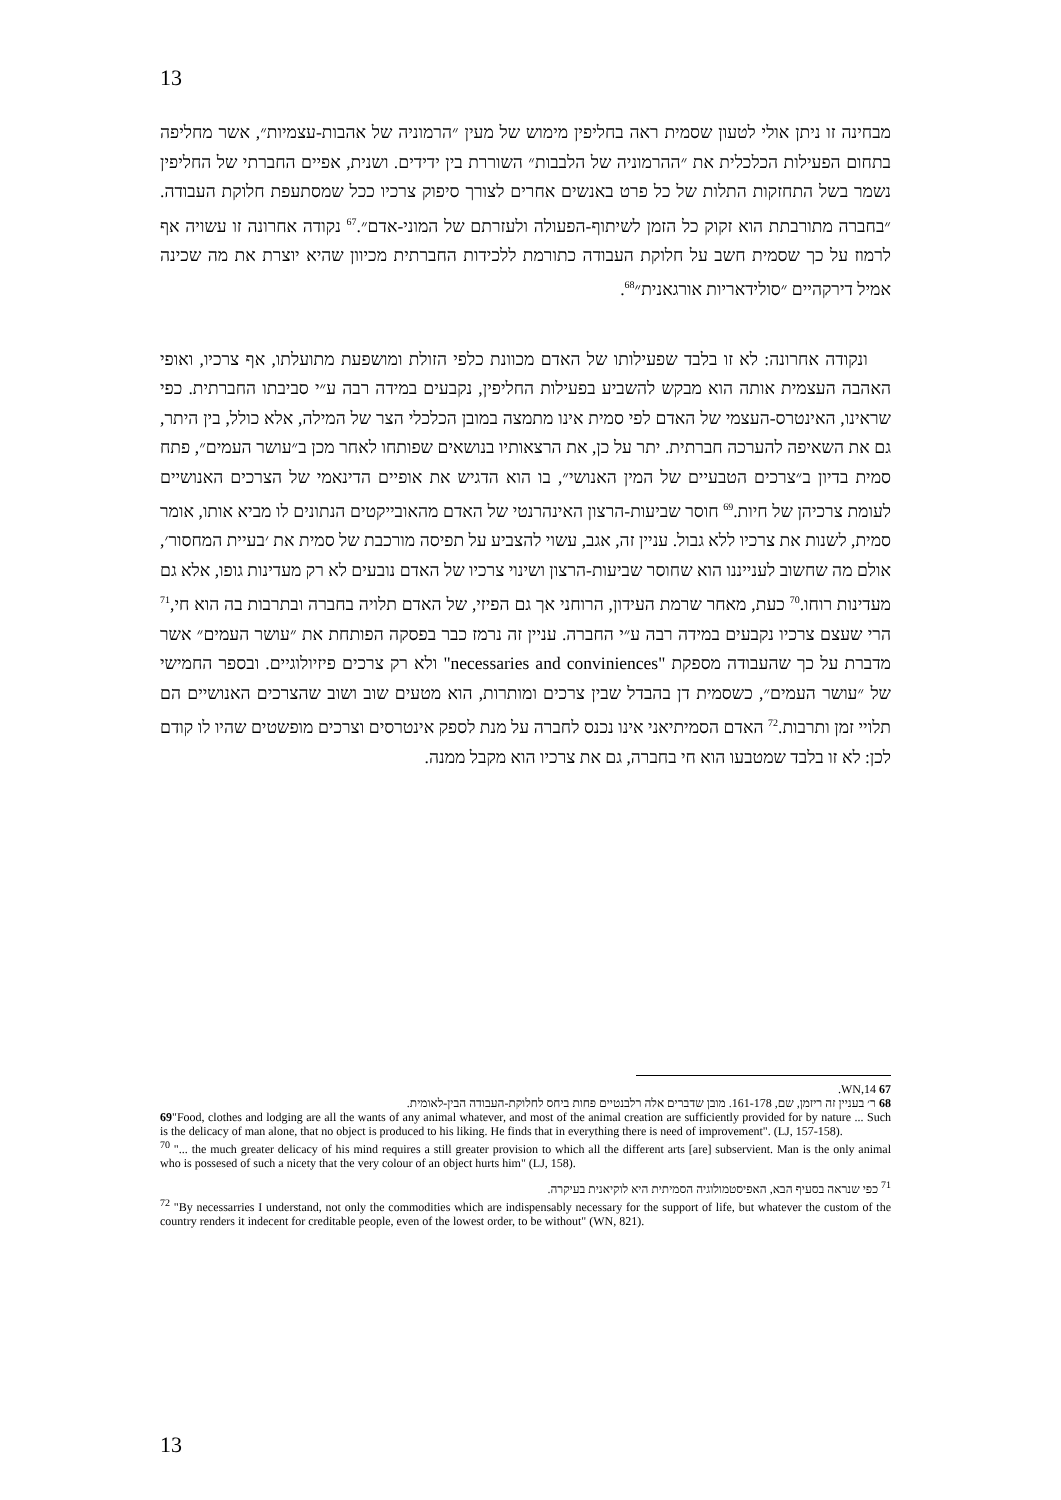13
מבחינה זו ניתן אולי לטעון שסמית ראה בחליפין מימוש של מעין ״הרמוניה של אהבות-עצמיות״, אשר מחליפה בתחום הפעילות הכלכלית את ״ההרמוניה של הלבבות״ השוררת בין ידידים. ושנית, אפיים החברתי של החליפין נשמר בשל התחזקות התלות של כל פרט באנשים אחרים לצורך סיפוק צרכיו ככל שמסתעפת חלוקת העבודה. ״בחברה מתורבתת הוא זקוק כל הזמן לשיתוף-הפעולה ולעזרתם של המוני-אדם״.<sup>67</sup> נקודה אחרונה זו עשויה אף לרמוז על כך שסמית חשב על חלוקת העבודה כתורמת ללכידות החברתית מכיוון שהיא יוצרת את מה שכינה אמיל דירקהיים ״סולידאריות אורגאנית״<sup>68</sup>.
ונקודה אחרונה: לא זו בלבד שפעילותו של האדם מכוונת כלפי הזולת ומושפעת מתועלתו, אף צרכיו, ואופי האהבה העצמית אותה הוא מבקש להשביע בפעילות החליפין, נקבעים במידה רבה ע״י סביבתו החברתית. כפי שראינו, האינטרס-העצמי של האדם לפי סמית אינו מתמצה במובן הכלכלי הצר של המילה, אלא כולל, בין היתר, גם את השאיפה להערכה חברתית. יתר על כן, את הרצאותיו בנושאים שפותחו לאחר מכן ב״עושר העמים״, פתח סמית בדיון ב״צרכים הטבעיים של המין האנושי״, בו הוא הדגיש את אופיים הדינאמי של הצרכים האנושיים לעומת צרכיהן של חיות.<sup>69</sup> חוסר שביעות-הרצון האינהרנטי של האדם מהאובייקטים הנתונים לו מביא אותו, אומר סמית, לשנות את צרכיו ללא גבול. עניין זה, אגב, עשוי להצביע על תפיסה מורכבת של סמית את ׳בעיית המחסור׳, אולם מה שחשוב לענייננו הוא שחוסר שביעות-הרצון ושינוי צרכיו של האדם נובעים לא רק מעדינות גופו, אלא גם מעדינות רוחו.<sup>70</sup> כעת, מאחר שרמת העידון, הרוחני אך גם הפיזי, של האדם תלויה בחברה ובתרבות בה הוא חי,<sup>71</sup> הרי שעצם צרכיו נקבעים במידה רבה ע״י החברה. עניין זה נרמז כבר בפסקה הפותחת את ״עושר העמים״ אשר מדברת על כך שהעבודה מספקת "necessaries and conviniences" ולא רק צרכים פיזיולוגיים. ובספר החמישי של ״עושר העמים״, כשסמית דן בהבדל שבין צרכים ומותרות, הוא מטעים שוב ושוב שהצרכים האנושיים הם תלויי זמן ותרבות.<sup>72</sup> האדם הסמיתיאני אינו נכנס לחברה על מנת לספק אינטרסים וצרכים מופשטים שהיו לו קודם לכן: לא זו בלבד שמטבעו הוא חי בחברה, גם את צרכיו הוא מקבל ממנה.
67 WN,14.
68 ר׳ בעניין זה ריזמן, שם, 161-178. מובן שדברים אלה רלבנטיים פחות ביחס לחלוקת-העבודה הבין-לאומית.
69"Food, clothes and lodging are all the wants of any animal whatever, and most of the animal creation are sufficiently provided for by nature ... Such is the delicacy of man alone, that no object is produced to his liking. He finds that in everything there is need of improvement". (LJ, 157-158).
<sup>70</sup> "... the much greater delicacy of his mind requires a still greater provision to which all the different arts [are] subservient. Man is the only animal who is possesed of such a nicety that the very colour of an object hurts him" (LJ, 158).
<sup>71</sup> כפי שנראה בסעיף הבא, האפיסטמולוגיה הסמיתית היא לוקיאנית בעיקרה.
<sup>72</sup> "By necessarries I understand, not only the commodities which are indispensably necessary for the support of life, but whatever the custom of the country renders it indecent for creditable people, even of the lowest order, to be without" (WN, 821).
13